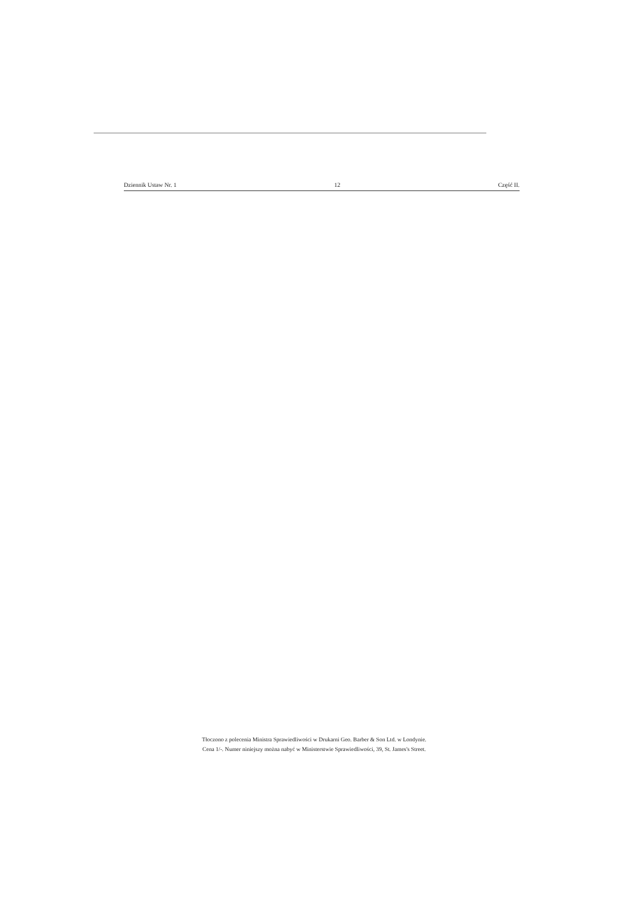Dziennik Ustaw Nr. 1 12 Część II.
Tłoczono z polecenia Ministra Sprawiedliwości w Drukarni Geo. Barber & Son Ltd. w Londynie.
Cena 1/-. Numer niniejszy można nabyć w Ministerstwie Sprawiedliwości, 39, St. James's Street.